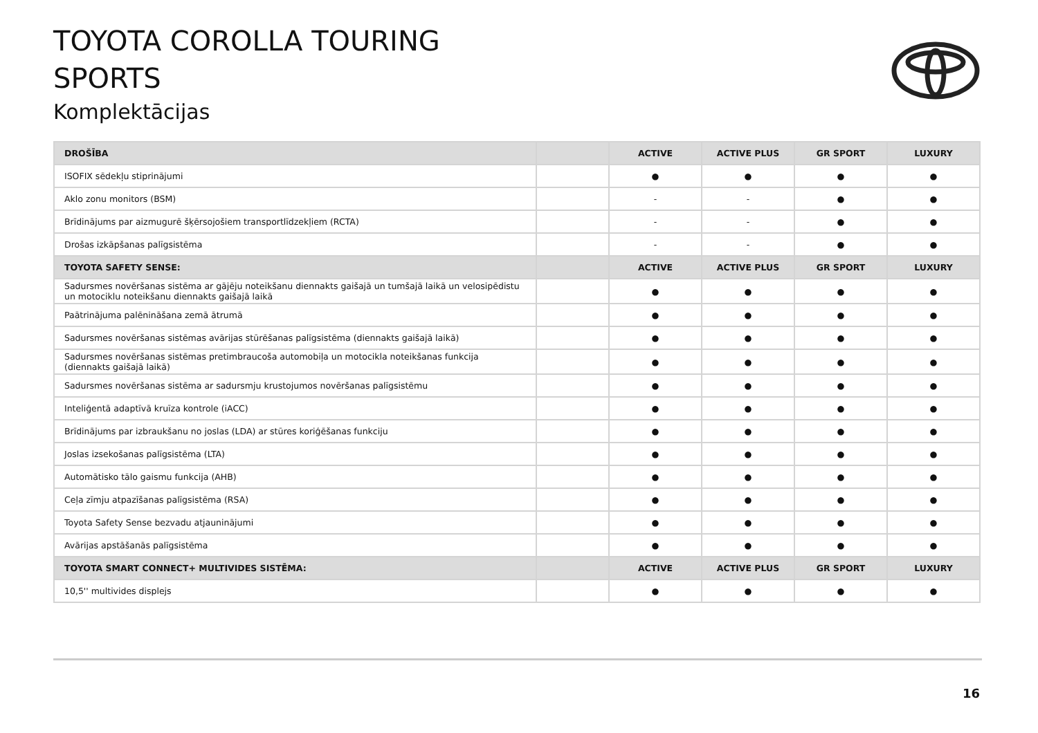TOYOTA COROLLA TOURING
SPORTS
Komplektācijas
| DROŠĪBA | | ACTIVE | ACTIVE PLUS | GR SPORT | LUXURY |
| --- | --- | --- | --- | --- | --- |
| ISOFIX sēdekļu stiprinājumi | | ● | ● | ● | ● |
| Aklo zonu monitors (BSM) | | - | - | ● | ● |
| Brīdinājums par aizmugurē šķērsojošiem transportlīdzekļiem (RCTA) | | - | - | ● | ● |
| Drošas izkāpšanas palīgsistēma | | - | - | ● | ● |
| TOYOTA SAFETY SENSE: | | ACTIVE | ACTIVE PLUS | GR SPORT | LUXURY |
| Sadursmes novēršanas sistēma ar gājēju noteikšanu diennakts gaišajā un tumšajā laikā un velosipēdistu un motociklu noteikšanu diennakts gaišajā laikā | | ● | ● | ● | ● |
| Paātrinājuma palēnināšana zemā ātrumā | | ● | ● | ● | ● |
| Sadursmes novēršanas sistēmas avārijas stūrēšanas palīgsistēma (diennakts gaišajā laikā) | | ● | ● | ● | ● |
| Sadursmes novēršanas sistēmas pretimbraucoša automobiļa un motocikla noteikšanas funkcija (diennakts gaišajā laikā) | | ● | ● | ● | ● |
| Sadursmes novēršanas sistēma ar sadursmju krustojumos novēršanas palīgsistēmu | | ● | ● | ● | ● |
| Inteliģentā adaptīvā kruīza kontrole (iACC) | | ● | ● | ● | ● |
| Brīdinājums par izbraukšanu no joslas (LDA) ar stūres koriģēšanas funkciju | | ● | ● | ● | ● |
| Joslas izsekošanas palīgsistēma (LTA) | | ● | ● | ● | ● |
| Automātisko tālo gaismu funkcija (AHB) | | ● | ● | ● | ● |
| Ceļa zīmju atpazīšanas palīgsistēma (RSA) | | ● | ● | ● | ● |
| Toyota Safety Sense bezvadu atjauninājumi | | ● | ● | ● | ● |
| Avārijas apstāšanās palīgsistēma | | ● | ● | ● | ● |
| TOYOTA SMART CONNECT+ MULTIVIDES SISTĒMA: | | ACTIVE | ACTIVE PLUS | GR SPORT | LUXURY |
| 10,5'' multivides displejs | | ● | ● | ● | ● |
16